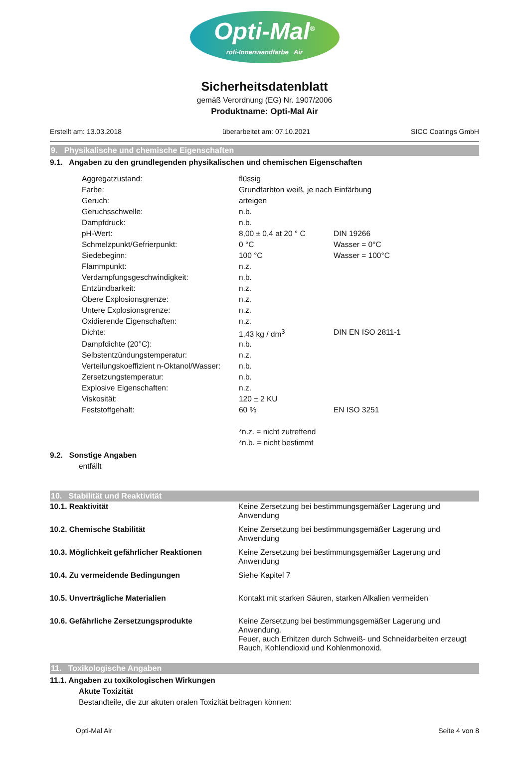Opti-Mal<sup>®</sup>
rofi-Innenwandfarbe Air
Sicherheitsdatenblatt
gemäß Verordnung (EG) Nr. 1907/2006
Produktname: Opti-Mal Air
Erstellt am: 13.03.2018 überarbeitet am: 07.10.2021 SICC Coatings GmbH
9. Physikalische und chemische Eigenschaften
9.1. Angaben zu den grundlegenden physikalischen und chemischen Eigenschaften
| Aggregatzustand: | flüssig | |
| Farbe: | Grundfarbton weiß, je nach Einfärbung | |
| Geruch: | arteigen | |
| Geruchsschwelle: | n.b. | |
| Dampfdruck: | n.b. | |
| pH-Wert: | 8,00 ± 0,4 at 20 ° C | DIN 19266 |
| Schmelzpunkt/Gefrierpunkt: | 0 °C | Wasser = 0°C |
| Siedebeginn: | 100 °C | Wasser = 100°C |
| Flammpunkt: | n.z. | |
| Verdampfungsgeschwindigkeit: | n.b. | |
| Entzündbarkeit: | n.z. | |
| Obere Explosionsgrenze: | n.z. | |
| Untere Explosionsgrenze: | n.z. | |
| Oxidierende Eigenschaften: | n.z. | |
| Dichte: | 1,43 kg / dm<sup>3</sup> | DIN EN ISO 2811-1 |
| Dampfdichte (20°C): | n.b. | |
| Selbstentzündungstemperatur: | n.z. | |
| Verteilungskoeffizient n-Oktanol/Wasser: | n.b. | |
| Zersetzungstemperatur: | n.b. | |
| Explosive Eigenschaften: | n.z. | |
| Viskosität: | 120 ± 2 KU | |
| Feststoffgehalt: | 60 % | EN ISO 3251 |
| | *n.z. = nicht zutreffend | |
| | *n.b. = nicht bestimmt | |
9.2. Sonstige Angaben
entfällt
10. Stabilität und Reaktivität
| 10.1. Reaktivität | Keine Zersetzung bei bestimmungsgemäßer Lagerung und Anwendung |
| 10.2. Chemische Stabilität | Keine Zersetzung bei bestimmungsgemäßer Lagerung und Anwendung |
| 10.3. Möglichkeit gefährlicher Reaktionen | Keine Zersetzung bei bestimmungsgemäßer Lagerung und Anwendung |
| 10.4. Zu vermeidende Bedingungen | Siehe Kapitel 7 |
| 10.5. Unverträgliche Materialien | Kontakt mit starken Säuren, starken Alkalien vermeiden |
| 10.6. Gefährliche Zersetzungsprodukte | Keine Zersetzung bei bestimmungsgemäßer Lagerung und Anwendung. Feuer, auch Erhitzen durch Schweiß- und Schneidarbeiten erzeugt Rauch, Kohlendioxid und Kohlenmonoxid. |
11. Toxikologische Angaben
11.1. Angaben zu toxikologischen Wirkungen
Akute Toxizität
Bestandteile, die zur akuten oralen Toxizität beitragen können:
Opti-Mal Air Seite 4 von 8